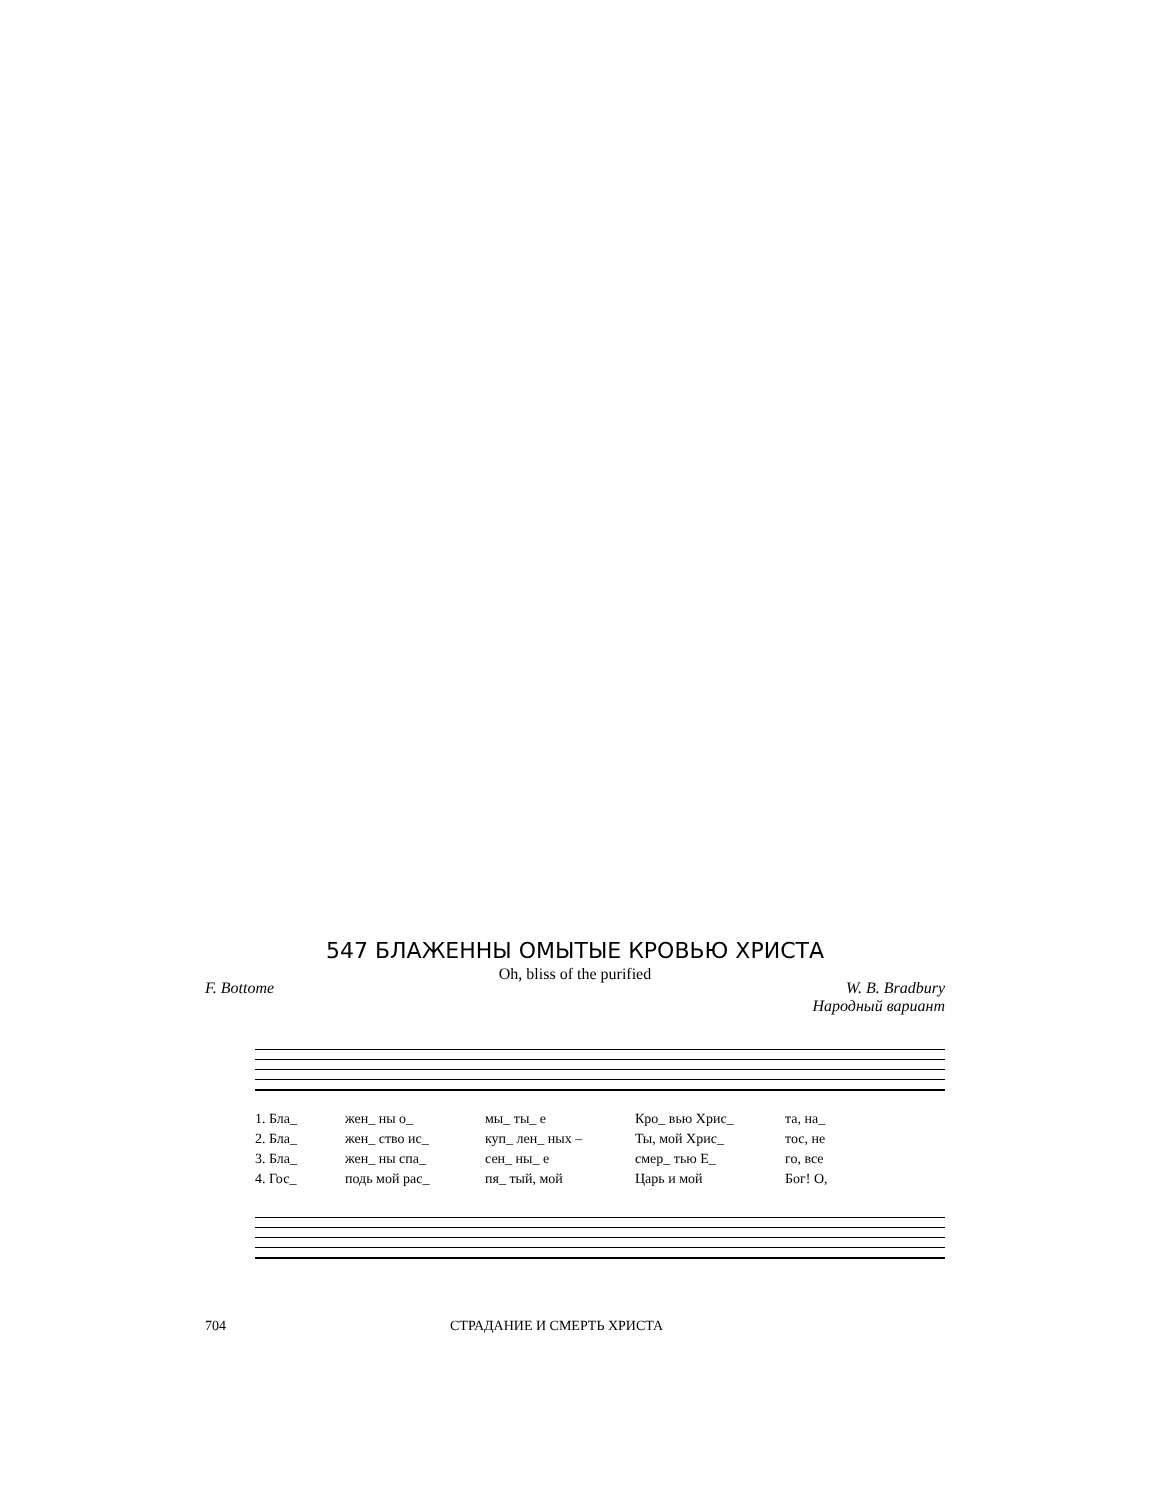547 БЛАЖЕННЫ ОМЫТЫЕ КРОВЬЮ ХРИСТА
Oh, bliss of the purified
F. Bottome W. B. Bradbury
Народный вариант
1. Бла_ жен_ ны о_ мы_ ты_ е Кро_ вью Хрис_ та, на_
2. Бла_ жен_ ство ис_ куп_ лен_ ных – Ты, мой Хрис_ тос, не
3. Бла_ жен_ ны спа_ сен_ ны_ е смер_ тью Е_ го, все
4. Гос_ подь мой рас_ пя_ тый, мой Царь и мой Бог! О,
704 СТРАДАНИЕ И СМЕРТЬ ХРИСТА